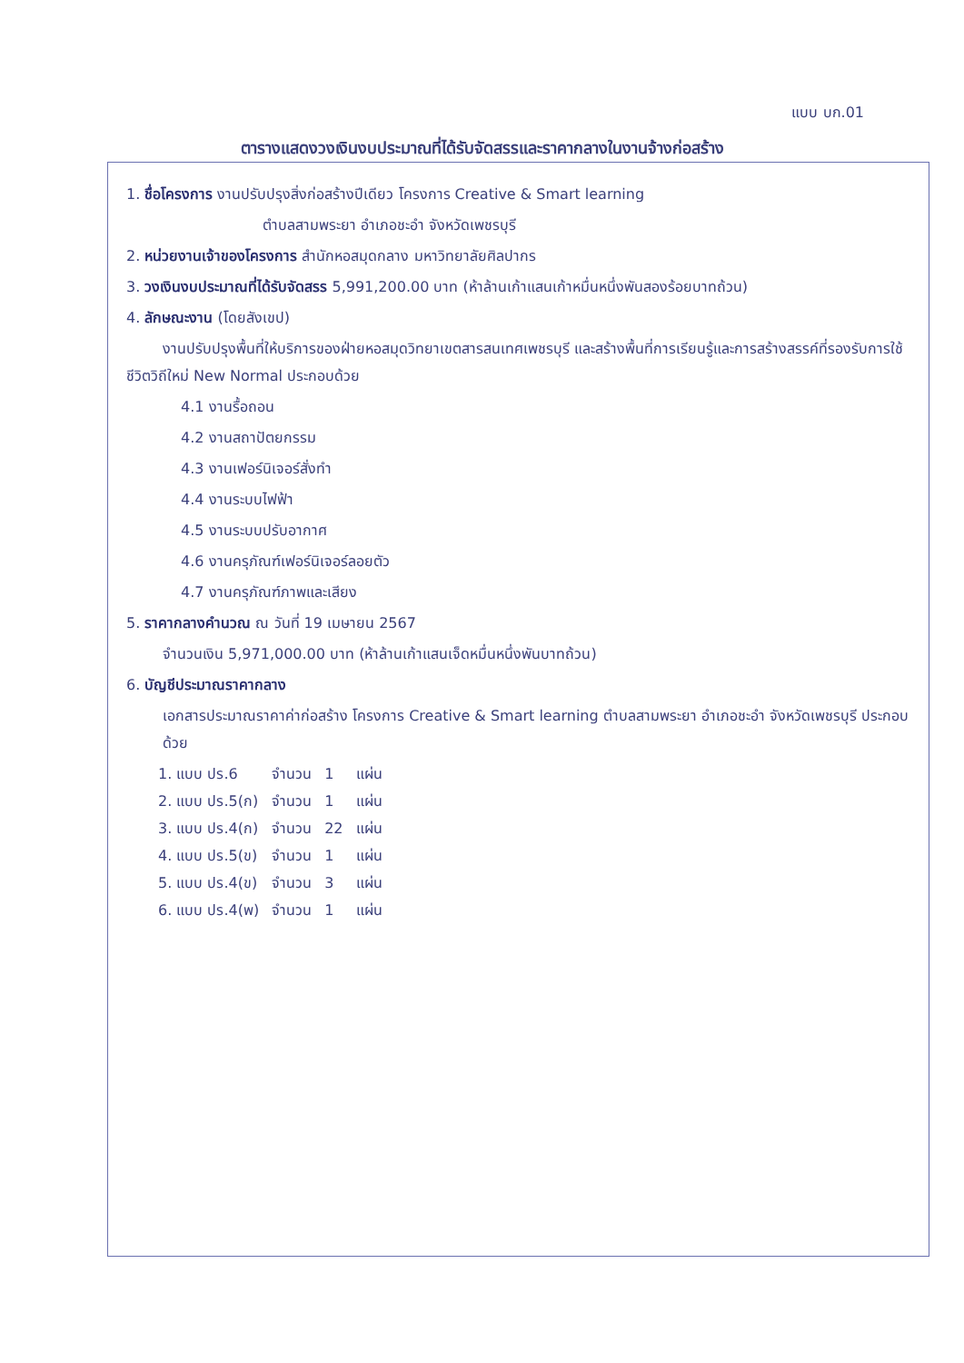แบบ บก.01
ตารางแสดงวงเงินงบประมาณที่ได้รับจัดสรรและราคากลางในงานจ้างก่อสร้าง
1. ชื่อโครงการ งานปรับปรุงสิ่งก่อสร้างปีเดียว โครงการ Creative & Smart learning
ตำบลสามพระยา อำเภอชะอำ จังหวัดเพชรบุรี
2. หน่วยงานเจ้าของโครงการ สำนักหอสมุดกลาง มหาวิทยาลัยศิลปากร
3. วงเงินงบประมาณที่ได้รับจัดสรร 5,991,200.00 บาท (ห้าล้านเก้าแสนเก้าหมื่นหนึ่งพันสองร้อยบาทถ้วน)
4. ลักษณะงาน (โดยสังเขป)
งานปรับปรุงพื้นที่ให้บริการของฝ่ายหอสมุดวิทยาเขตสารสนเทศเพชรบุรี และสร้างพื้นที่การเรียนรู้และการสร้างสรรค์ที่รองรับการใช้ชีวิตวิถีใหม่ New Normal ประกอบด้วย
4.1 งานรื้อถอน
4.2 งานสถาปัตยกรรม
4.3 งานเฟอร์นิเจอร์สั่งทำ
4.4 งานระบบไฟฟ้า
4.5 งานระบบปรับอากาศ
4.6 งานครุภัณฑ์เฟอร์นิเจอร์ลอยตัว
4.7 งานครุภัณฑ์ภาพและเสียง
5. ราคากลางคำนวณ ณ วันที่ 19 เมษายน 2567
จำนวนเงิน 5,971,000.00 บาท (ห้าล้านเก้าแสนเจ็ดหมื่นหนึ่งพันบาทถ้วน)
6. บัญชีประมาณราคากลาง
เอกสารประมาณราคาค่าก่อสร้าง โครงการ Creative & Smart learning ตำบลสามพระยา อำเภอชะอำ จังหวัดเพชรบุรี ประกอบด้วย
| 1. แบบ ปร.6 | จำนวน | 1 | แผ่น |
| 2. แบบ ปร.5(ก) | จำนวน | 1 | แผ่น |
| 3. แบบ ปร.4(ก) | จำนวน | 22 | แผ่น |
| 4. แบบ ปร.5(ข) | จำนวน | 1 | แผ่น |
| 5. แบบ ปร.4(ข) | จำนวน | 3 | แผ่น |
| 6. แบบ ปร.4(พ) | จำนวน | 1 | แผ่น |